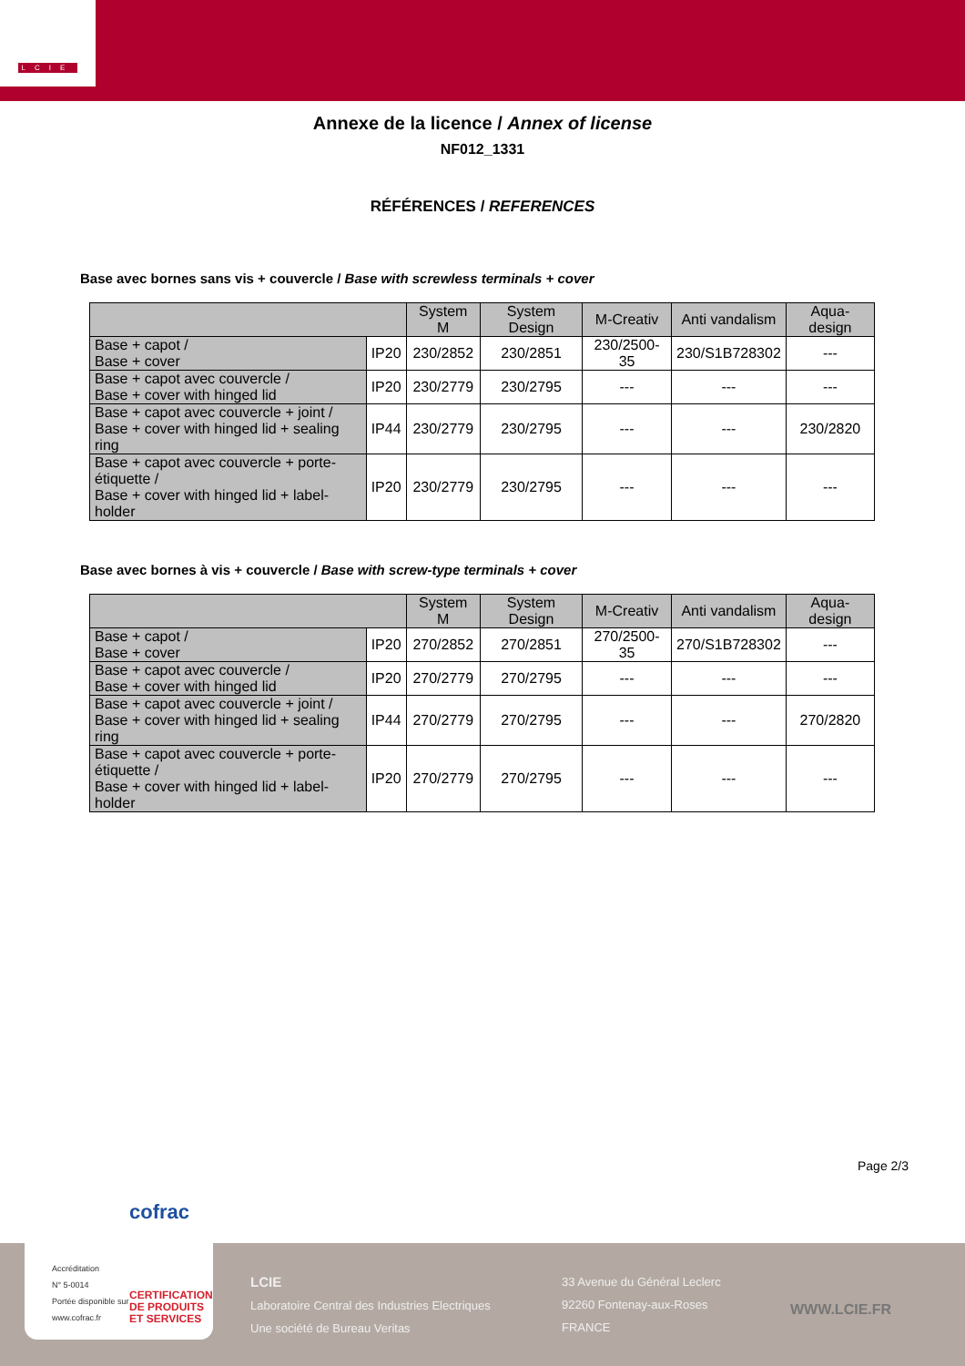LCIE
Annexe de la licence / Annex of license
NF012_1331
RÉFÉRENCES / REFERENCES
Base avec bornes sans vis + couvercle / Base with screwless terminals + cover
| | | System M | System Design | M-Creativ | Anti vandalism | Aqua-design |
| --- | --- | --- | --- | --- | --- | --- |
| Base + capot / Base + cover | IP20 | 230/2852 | 230/2851 | 230/2500-35 | 230/S1B728302 | --- |
| Base + capot avec couvercle / Base + cover with hinged lid | IP20 | 230/2779 | 230/2795 | --- | --- | --- |
| Base + capot avec couvercle + joint / Base + cover with hinged lid + sealing ring | IP44 | 230/2779 | 230/2795 | --- | --- | 230/2820 |
| Base + capot avec couvercle + porte-étiquette / Base + cover with hinged lid + label-holder | IP20 | 230/2779 | 230/2795 | --- | --- | --- |
Base avec bornes à vis + couvercle / Base with screw-type terminals + cover
| | | System M | System Design | M-Creativ | Anti vandalism | Aqua-design |
| --- | --- | --- | --- | --- | --- | --- |
| Base + capot / Base + cover | IP20 | 270/2852 | 270/2851 | 270/2500-35 | 270/S1B728302 | --- |
| Base + capot avec couvercle / Base + cover with hinged lid | IP20 | 270/2779 | 270/2795 | --- | --- | --- |
| Base + capot avec couvercle + joint / Base + cover with hinged lid + sealing ring | IP44 | 270/2779 | 270/2795 | --- | --- | 270/2820 |
| Base + capot avec couvercle + porte-étiquette / Base + cover with hinged lid + label-holder | IP20 | 270/2779 | 270/2795 | --- | --- | --- |
Page 2/3
cofrac
Accréditation
N° 5-0014
Portée disponible sur
www.cofrac.fr
CERTIFICATION
DE PRODUITS
ET SERVICES
LCIE
Laboratoire Central des Industries Electriques
Une société de Bureau Veritas
33 Avenue du Général Leclerc
92260 Fontenay-aux-Roses
FRANCE
WWW.LCIE.FR